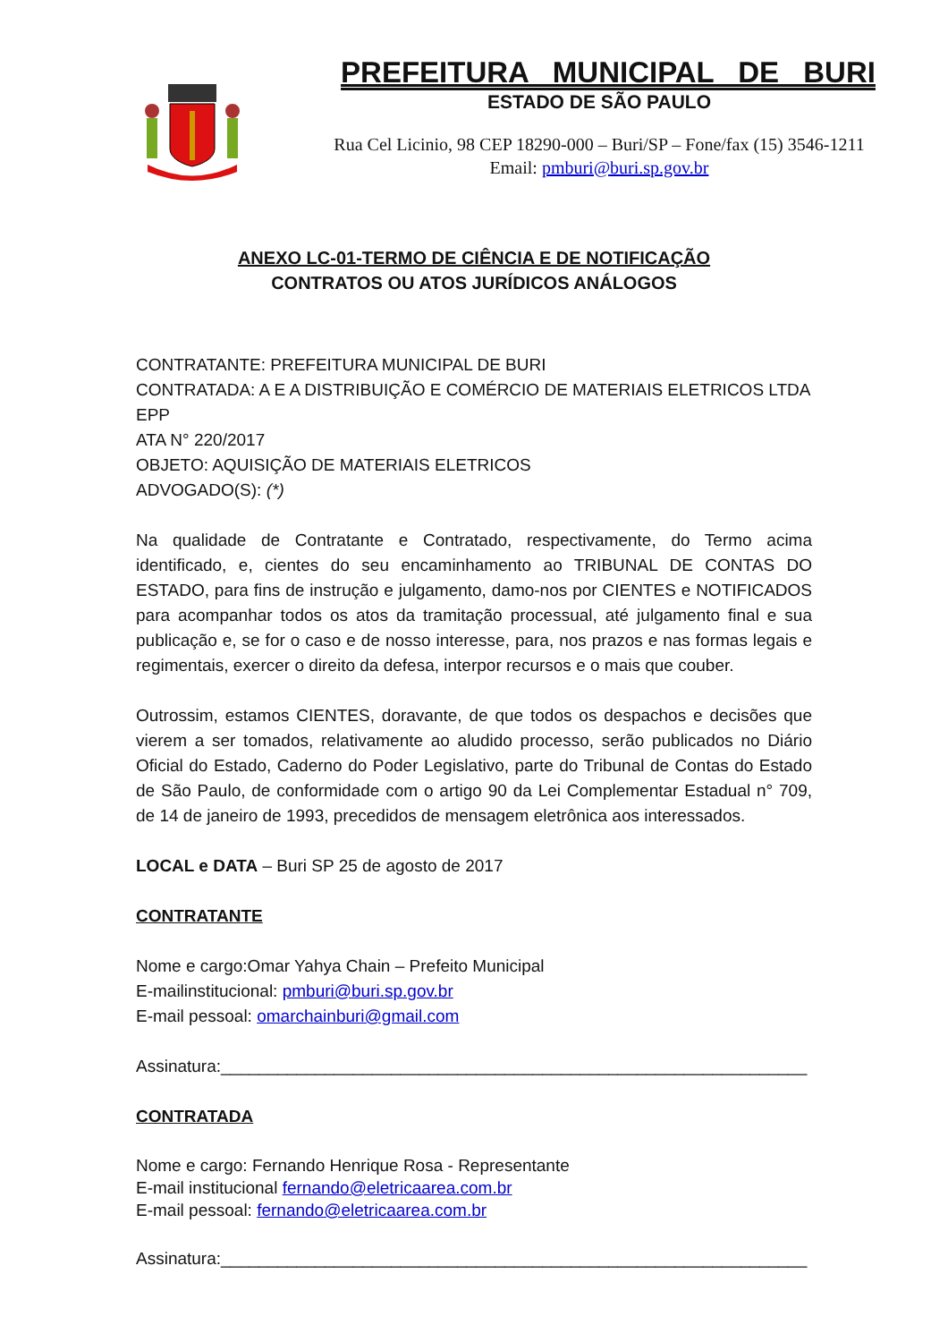PREFEITURA MUNICIPAL DE BURI
ESTADO DE SÃO PAULO
Rua Cel Licinio, 98 CEP 18290-000 – Buri/SP – Fone/fax (15) 3546-1211
Email: pmburi@buri.sp.gov.br
ANEXO LC-01-TERMO DE CIÊNCIA E DE NOTIFICAÇÃO
CONTRATOS OU ATOS JURÍDICOS ANÁLOGOS
CONTRATANTE: PREFEITURA MUNICIPAL DE BURI
CONTRATADA: A E A DISTRIBUIÇÃO E COMÉRCIO DE MATERIAIS ELETRICOS LTDA EPP
ATA N° 220/2017
OBJETO: AQUISIÇÃO DE MATERIAIS ELETRICOS
ADVOGADO(S): (*)
Na qualidade de Contratante e Contratado, respectivamente, do Termo acima identificado, e, cientes do seu encaminhamento ao TRIBUNAL DE CONTAS DO ESTADO, para fins de instrução e julgamento, damo-nos por CIENTES e NOTIFICADOS para acompanhar todos os atos da tramitação processual, até julgamento final e sua publicação e, se for o caso e de nosso interesse, para, nos prazos e nas formas legais e regimentais, exercer o direito da defesa, interpor recursos e o mais que couber.
Outrossim, estamos CIENTES, doravante, de que todos os despachos e decisões que vierem a ser tomados, relativamente ao aludido processo, serão publicados no Diário Oficial do Estado, Caderno do Poder Legislativo, parte do Tribunal de Contas do Estado de São Paulo, de conformidade com o artigo 90 da Lei Complementar Estadual n° 709, de 14 de janeiro de 1993, precedidos de mensagem eletrônica aos interessados.
LOCAL e DATA – Buri SP 25 de agosto de 2017
CONTRATANTE
Nome e cargo:Omar Yahya Chain – Prefeito Municipal
E-mailinstitucional: pmburi@buri.sp.gov.br
E-mail pessoal: omarchainburi@gmail.com
Assinatura:______________________________________________________________
CONTRATADA
Nome e cargo: Fernando Henrique Rosa - Representante
E-mail institucional fernando@eletricaarea.com.br
E-mail pessoal: fernando@eletricaarea.com.br
Assinatura:______________________________________________________________